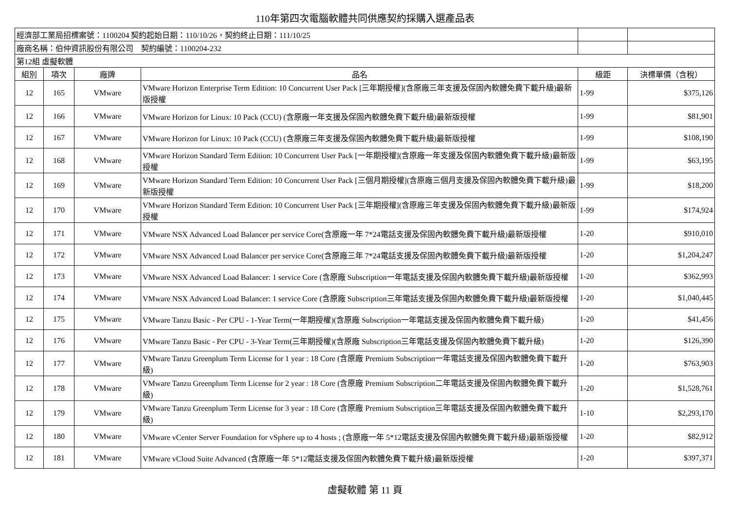110年第四次電腦軟體共同供應契約採購入選產品表
| 經濟部工業局招標案號：1100204 契約起始日期：110/10/26，契約終止日期：111/10/25 | | | | | |
| 廠商名稱：伯仲資訊股份有限公司 契約編號：1100204-232 | | | | | |
| 第12組 虛擬軟體 | | | | | |
| 組別 | 項次 | 廠牌 | 品名 | 級距 | 決標單價（含稅） |
| 12 | 165 | VMware | VMware Horizon Enterprise Term Edition: 10 Concurrent User Pack [三年期授權](含原廠三年支援及保固內軟體免費下載升級)最新版授權 | 1-99 | $375,126 |
| 12 | 166 | VMware | VMware Horizon for Linux: 10 Pack (CCU) (含原廠一年支援及保固內軟體免費下載升級)最新版授權 | 1-99 | $81,901 |
| 12 | 167 | VMware | VMware Horizon for Linux: 10 Pack (CCU) (含原廠三年支援及保固內軟體免費下載升級)最新版授權 | 1-99 | $108,190 |
| 12 | 168 | VMware | VMware Horizon Standard Term Edition: 10 Concurrent User Pack [一年期授權](含原廠一年支援及保固內軟體免費下載升級)最新版授權 | 1-99 | $63,195 |
| 12 | 169 | VMware | VMware Horizon Standard Term Edition: 10 Concurrent User Pack [三個月期授權](含原廠三個月支援及保固內軟體免費下載升級)最新版授權 | 1-99 | $18,200 |
| 12 | 170 | VMware | VMware Horizon Standard Term Edition: 10 Concurrent User Pack [三年期授權](含原廠三年支援及保固內軟體免費下載升級)最新版授權 | 1-99 | $174,924 |
| 12 | 171 | VMware | VMware NSX Advanced Load Balancer per service Core(含原廠一年 7*24電話支援及保固內軟體免費下載升級)最新版授權 | 1-20 | $910,010 |
| 12 | 172 | VMware | VMware NSX Advanced Load Balancer per service Core(含原廠三年 7*24電話支援及保固內軟體免費下載升級)最新版授權 | 1-20 | $1,204,247 |
| 12 | 173 | VMware | VMware NSX Advanced Load Balancer: 1 service Core (含原廠 Subscription一年電話支援及保固內軟體免費下載升級)最新版授權 | 1-20 | $362,993 |
| 12 | 174 | VMware | VMware NSX Advanced Load Balancer: 1 service Core (含原廠 Subscription三年電話支援及保固內軟體免費下載升級)最新版授權 | 1-20 | $1,040,445 |
| 12 | 175 | VMware | VMware Tanzu Basic - Per CPU - 1-Year Term(一年期授權)(含原廠 Subscription一年電話支援及保固內軟體免費下載升級) | 1-20 | $41,456 |
| 12 | 176 | VMware | VMware Tanzu Basic - Per CPU - 3-Year Term(三年期授權)(含原廠 Subscription三年電話支援及保固內軟體免費下載升級) | 1-20 | $126,390 |
| 12 | 177 | VMware | VMware Tanzu Greenplum Term License for 1 year : 18 Core (含原廠 Premium Subscription一年電話支援及保固內軟體免費下載升級) | 1-20 | $763,903 |
| 12 | 178 | VMware | VMware Tanzu Greenplum Term License for 2 year : 18 Core (含原廠 Premium Subscription二年電話支援及保固內軟體免費下載升級) | 1-20 | $1,528,761 |
| 12 | 179 | VMware | VMware Tanzu Greenplum Term License for 3 year : 18 Core (含原廠 Premium Subscription三年電話支援及保固內軟體免費下載升級) | 1-10 | $2,293,170 |
| 12 | 180 | VMware | VMware vCenter Server Foundation for vSphere up to 4 hosts ; (含原廠一年 5*12電話支援及保固內軟體免費下載升級)最新版授權 | 1-20 | $82,912 |
| 12 | 181 | VMware | VMware vCloud Suite Advanced (含原廠一年 5*12電話支援及保固內軟體免費下載升級)最新版授權 | 1-20 | $397,371 |
虛擬軟體 第 11 頁